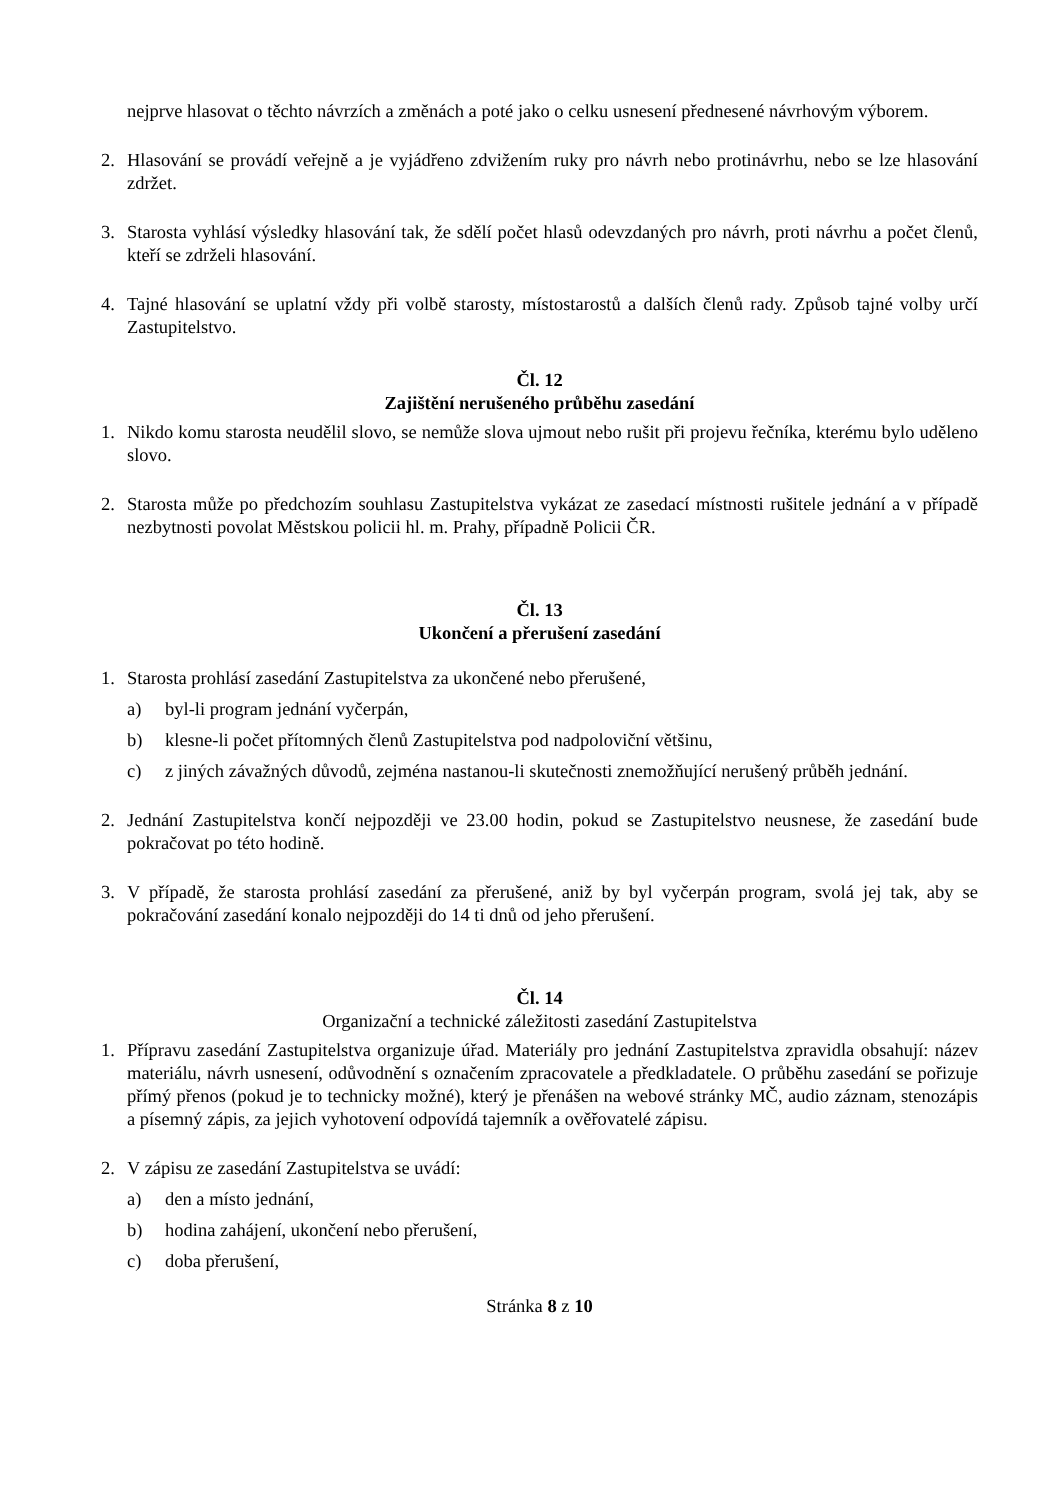nejprve hlasovat o těchto návrzích a změnách a poté jako o celku usnesení přednesené návrhovým výborem.
2. Hlasování se provádí veřejně a je vyjádřeno zdvižením ruky pro návrh nebo protinávrhu, nebo se lze hlasování zdržet.
3. Starosta vyhlásí výsledky hlasování tak, že sdělí počet hlasů odevzdaných pro návrh, proti návrhu a počet členů, kteří se zdrželi hlasování.
4. Tajné hlasování se uplatní vždy při volbě starosty, místostarostů a dalších členů rady. Způsob tajné volby určí Zastupitelstvo.
Čl. 12
Zajištění nerušeného průběhu zasedání
1. Nikdo komu starosta neudělil slovo, se nemůže slova ujmout nebo rušit při projevu řečníka, kterému bylo uděleno slovo.
2. Starosta může po předchozím souhlasu Zastupitelstva vykázat ze zasedací místnosti rušitele jednání a v případě nezbytnosti povolat Městskou policii hl. m. Prahy, případně Policii ČR.
Čl. 13
Ukončení a přerušení zasedání
1. Starosta prohlásí zasedání Zastupitelstva za ukončené nebo přerušené,
a) byl-li program jednání vyčerpán,
b) klesne-li počet přítomných členů Zastupitelstva pod nadpoloviční většinu,
c) z jiných závažných důvodů, zejména nastanou-li skutečnosti znemožňující nerušený průběh jednání.
2. Jednání Zastupitelstva končí nejpozději ve 23.00 hodin, pokud se Zastupitelstvo neusnese, že zasedání bude pokračovat po této hodině.
3. V případě, že starosta prohlásí zasedání za přerušené, aniž by byl vyčerpán program, svolá jej tak, aby se pokračování zasedání konalo nejpozději do 14 ti dnů od jeho přerušení.
Čl. 14
Organizační a technické záležitosti zasedání Zastupitelstva
1. Přípravu zasedání Zastupitelstva organizuje úřad. Materiály pro jednání Zastupitelstva zpravidla obsahují: název materiálu, návrh usnesení, odůvodnění s označením zpracovatele a předkladatele. O průběhu zasedání se pořizuje přímý přenos (pokud je to technicky možné), který je přenášen na webové stránky MČ, audio záznam, stenozápis a písemný zápis, za jejich vyhotovení odpovídá tajemník a ověřovatelé zápisu.
2. V zápisu ze zasedání Zastupitelstva se uvádí:
a) den a místo jednání,
b) hodina zahájení, ukončení nebo přerušení,
c) doba přerušení,
Stránka 8 z 10